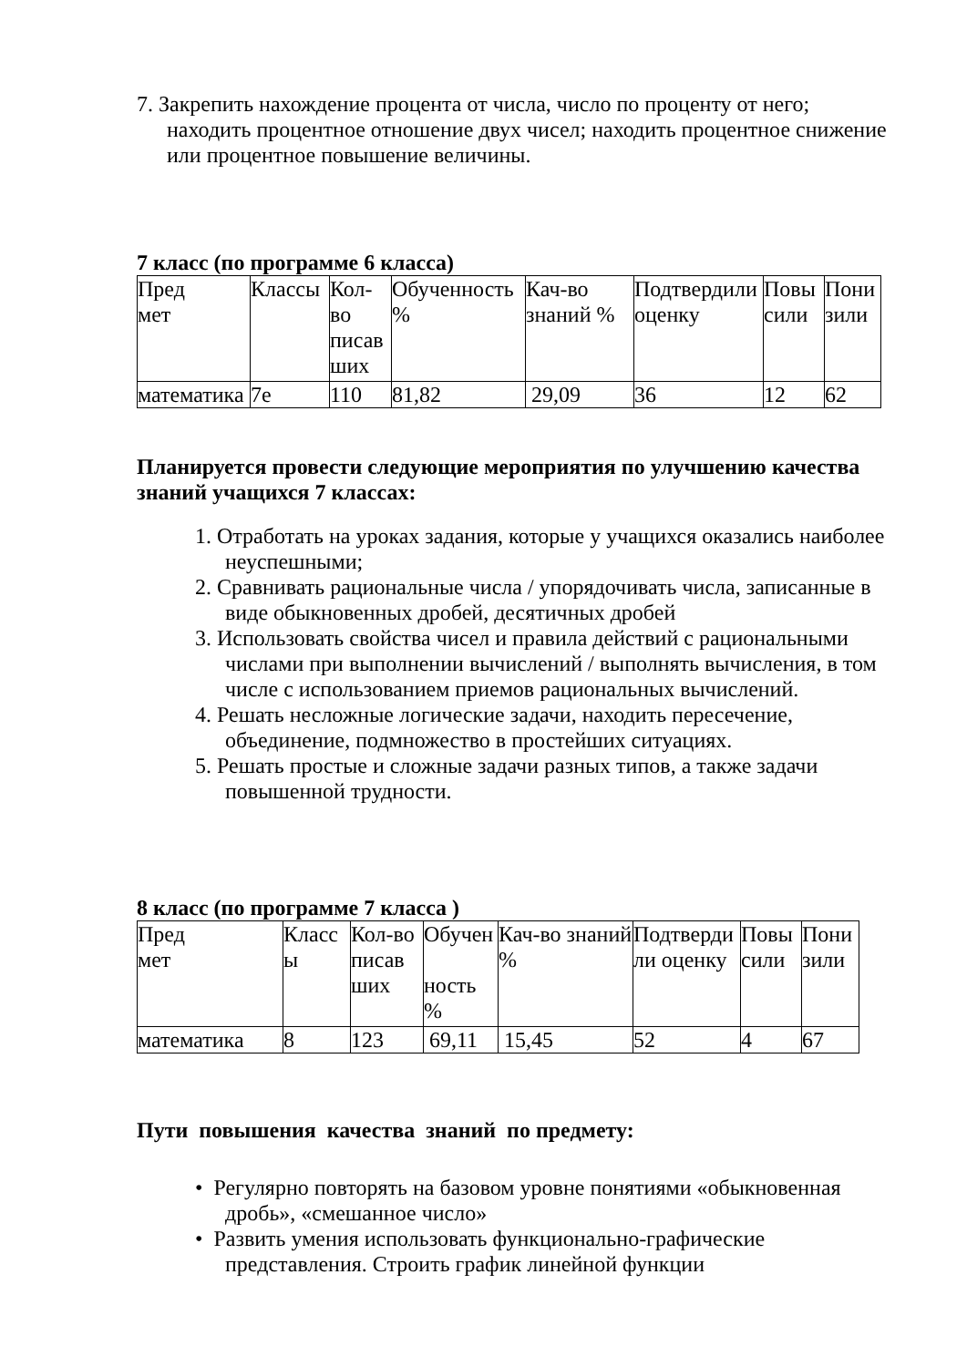7. Закрепить нахождение процента от числа, число по проценту от него; находить процентное отношение двух чисел; находить процентное снижение или процентное повышение величины.
7 класс (по программе 6 класса)
| Пред мет | Классы | Кол-во писав ших | Обученность % | Кач-во знаний % | Подтвердили оценку | Повы сили | Пони зили |
| математика | 7е | 110 | 81,82 | 29,09 | 36 | 12 | 62 |
Планируется провести следующие мероприятия по улучшению качества знаний учащихся 7 классах:
1. Отработать на уроках задания, которые у учащихся оказались наиболее неуспешными;
2. Сравнивать рациональные числа / упорядочивать числа, записанные в виде обыкновенных дробей, десятичных дробей
3. Использовать свойства чисел и правила действий с рациональными числами при выполнении вычислений / выполнять вычисления, в том числе с использованием приемов рациональных вычислений.
4. Решать несложные логические задачи, находить пересечение, объединение, подмножество в простейших ситуациях.
5. Решать простые и сложные задачи разных типов, а также задачи повышенной трудности.
8 класс (по программе 7 класса )
| Пред мет | Класс ы | Кол-во писав ших | Обучен ность % | Кач-во знаний % | Подтверди ли оценку | Повы сили | Пони зили |
| математика | 8 | 123 | 69,11 | 15,45 | 52 | 4 | 67 |
Пути повышения качества знаний по предмету:
• Регулярно повторять на базовом уровне понятиями «обыкновенная дробь», «смешанное число»
• Развить умения использовать функционально-графические представления. Строить график линейной функции